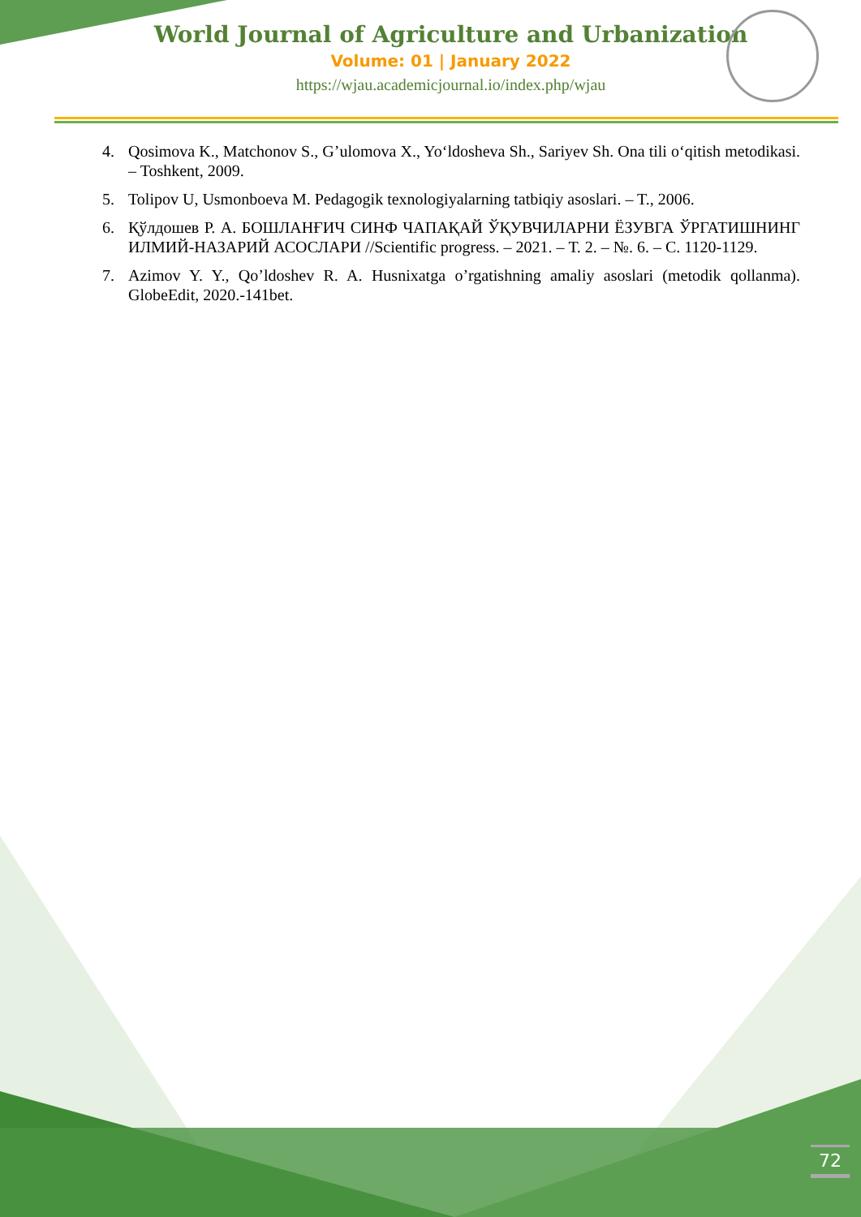World Journal of Agriculture and Urbanization
Volume: 01 | January 2022
https://wjau.academicjournal.io/index.php/wjau
4. Qosimova K., Matchonov S., G’ulomova X., Yo‘ldosheva Sh., Sariyev Sh. Ona tili o‘qitish metodikasi. – Toshkent, 2009.
5. Tolipov U, Usmonboeva M. Pedagogik texnologiyalarning tatbiqiy asoslari. – T., 2006.
6. Қўлдошев Р. А. БОШЛАНҒИЧ СИНФ ЧАПАҚАЙ ЎҚУВЧИЛАРНИ ЁЗУВГА ЎРГАТИШНИНГ ИЛМИЙ-НАЗАРИЙ АСОСЛАРИ //Scientific progress. – 2021. – Т. 2. – №. 6. – С. 1120-1129.
7. Azimov Y. Y., Qo’ldoshev R. A. Husnixatga o’rgatishning amaliy asoslari (metodik qollanma). GlobeEdit, 2020.-141bet.
72